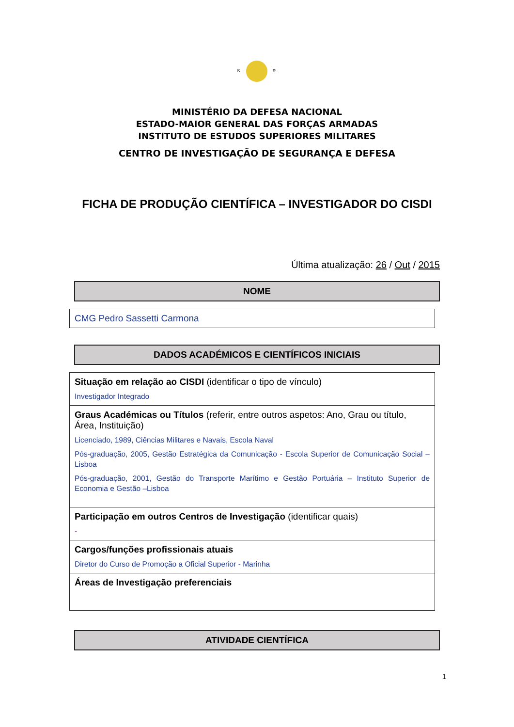S. R.
MINISTÉRIO DA DEFESA NACIONAL
ESTADO-MAIOR GENERAL DAS FORÇAS ARMADAS
INSTITUTO DE ESTUDOS SUPERIORES MILITARES
CENTRO DE INVESTIGAÇÃO DE SEGURANÇA E DEFESA
FICHA DE PRODUÇÃO CIENTÍFICA – INVESTIGADOR DO CISDI
Última atualização: 26 / Out / 2015
NOME
CMG Pedro Sassetti Carmona
DADOS ACADÉMICOS E CIENTÍFICOS INICIAIS
Situação em relação ao CISDI (identificar o tipo de vínculo)
Investigador Integrado
Graus Académicas ou Títulos (referir, entre outros aspetos: Ano, Grau ou título, Área, Instituição)
Licenciado, 1989, Ciências Militares e Navais, Escola Naval
Pós-graduação, 2005, Gestão Estratégica da Comunicação - Escola Superior de Comunicação Social – Lisboa
Pós-graduação, 2001, Gestão do Transporte Marítimo e Gestão Portuária – Instituto Superior de Economia e Gestão –Lisboa
Participação em outros Centros de Investigação (identificar quais)
-
Cargos/funções profissionais atuais
Diretor do Curso de Promoção a Oficial Superior - Marinha
Áreas de Investigação preferenciais
ATIVIDADE CIENTÍFICA
1